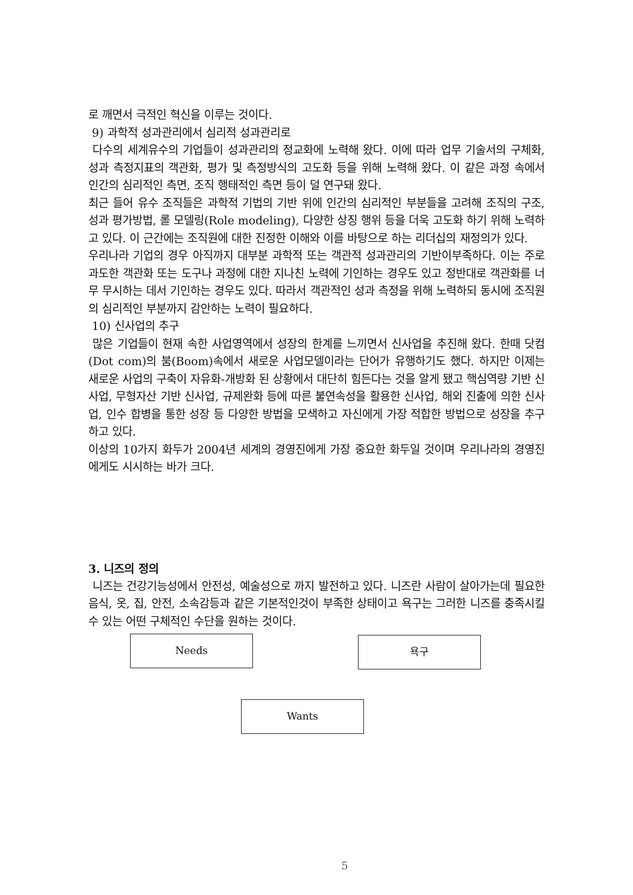로 깨면서 극적인 혁신을 이루는 것이다.
9) 과학적 성과관리에서 심리적 성과관리로
다수의 세계유수의 기업들이 성과관리의 정교화에 노력해 왔다. 이에 따라 업무 기술서의 구체화, 성과 측정지표의 객관화, 평가 및 측정방식의 고도화 등을 위해 노력해 왔다. 이 같은 과정 속에서 인간의 심리적인 측면, 조직 행태적인 측면 등이 덜 연구돼 왔다.
최근 들어 유수 조직들은 과학적 기법의 기반 위에 인간의 심리적인 부분들을 고려해 조직의 구조, 성과 평가방법, 롤 모델링(Role modeling), 다양한 상징 행위 등을 더욱 고도화 하기 위해 노력하고 있다. 이 근간에는 조직원에 대한 진정한 이해와 이를 바탕으로 하는 리더십의 재정의가 있다.
우리나라 기업의 경우 아직까지 대부분 과학적 또는 객관적 성과관리의 기반이부족하다. 이는 주로 과도한 객관화 또는 도구나 과정에 대한 지나친 노력에 기인하는 경우도 있고 정반대로 객관화를 너무 무시하는 데서 기인하는 경우도 있다. 따라서 객관적인 성과 측정을 위해 노력하되 동시에 조직원의 심리적인 부분까지 감안하는 노력이 필요하다.
10) 신사업의 추구
많은 기업들이 현재 속한 사업영역에서 성장의 한계를 느끼면서 신사업을 추진해 왔다. 한때 닷컴(Dot com)의 붐(Boom)속에서 새로운 사업모델이라는 단어가 유행하기도 했다. 하지만 이제는 새로운 사업의 구축이 자유화-개방화 된 상황에서 대단히 힘든다는 것을 알게 됐고 핵심역량 기반 신사업, 무형자산 기반 신사업, 규제완화 등에 따른 불연속성을 활용한 신사업, 해외 진출에 의한 신사업, 인수 합병을 통한 성장 등 다양한 방법을 모색하고 자신에게 가장 적합한 방법으로 성장을 추구하고 있다.
이상의 10가지 화두가 2004년 세계의 경영진에게 가장 중요한 화두일 것이며 우리나라의 경영진에게도 시시하는 바가 크다.
3. 니즈의 정의
니즈는 건강기능성에서 안전성, 예술성으로 까지 발전하고 있다. 니즈란 사람이 살아가는데 필요한 음식, 옷, 집, 안전, 소속감등과 같은 기본적인것이 부족한 상태이고 욕구는 그러한 니즈를 충족시킬 수 있는 어떤 구체적인 수단을 원하는 것이다.
Needs 욕구
Wants
5